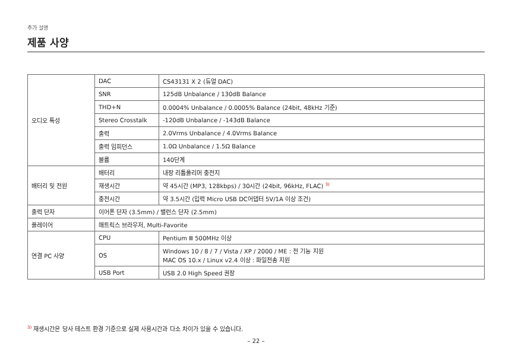추가 설명
제품 사양
| 오디오 특성 | DAC | CS43131 X 2 (듀얼 DAC) |
| | SNR | 125dB Unbalance / 130dB Balance |
| | THD+N | 0.0004% Unbalance / 0.0005% Balance (24bit, 48kHz 기준) |
| | Stereo Crosstalk | -120dB Unbalance / -143dB Balance |
| | 출력 | 2.0Vrms Unbalance / 4.0Vrms Balance |
| | 출력 임피던스 | 1.0Ω Unbalance / 1.5Ω Balance |
| | 볼륨 | 140단계 |
| 배터리 및 전원 | 배터리 | 내장 리튬폴리머 충전지 |
| | 재생시간 | 약 45시간 (MP3, 128kbps) / 30시간 (24bit, 96kHz, FLAC) <sup>3)</sup> |
| | 충전시간 | 약 3.5시간 (입력 Micro USB DC어댑터 5V/1A 이상 조건) |
| 출력 단자 | 이어폰 단자 (3.5mm) / 밸런스 단자 (2.5mm) | |
| 플레이어 | 매트릭스 브라우저, Multi-Favorite | |
| 연결 PC 사양 | CPU | Pentium Ⅲ 500MHz 이상 |
| | OS | Windows 10 / 8 / 7 / Vista / XP / 2000 / ME : 전 기능 지원 MAC OS 10.x / Linux v2.4 이상 : 파일전송 지원 |
| | USB Port | USB 2.0 High Speed 권장 |
<sup>3)</sup> 재생시간은 당사 테스트 환경 기준으로 실제 사용시간과 다소 차이가 있을 수 있습니다.
– 22 –